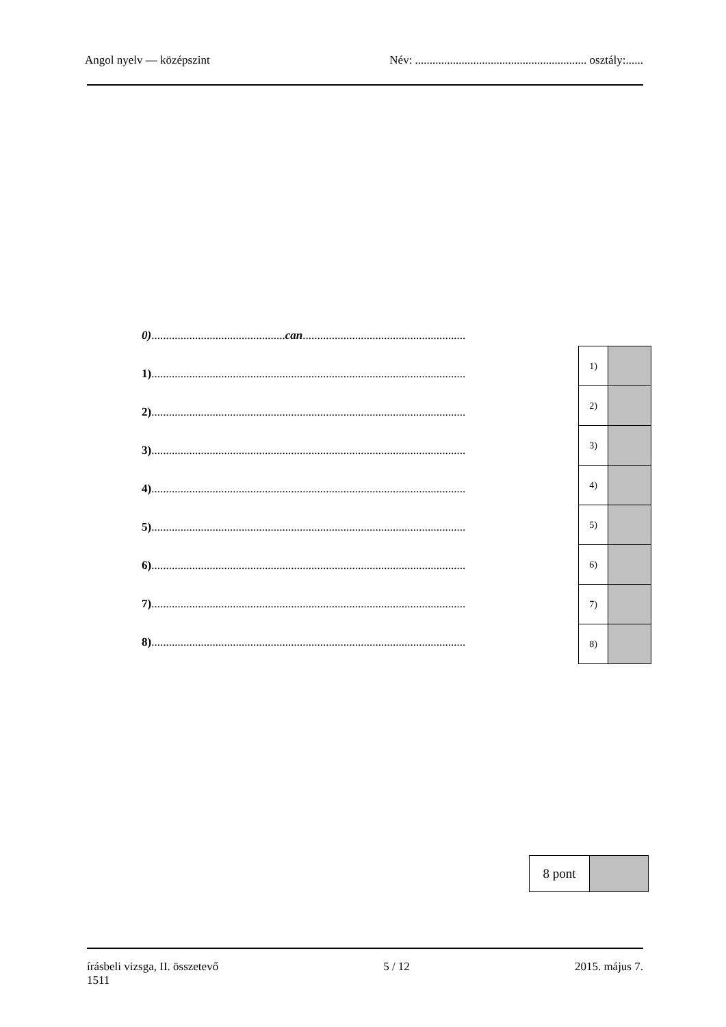Angol nyelv — középszint Név: ........................................................... osztály:......
0)..............................................can........................................................
1)............................................................................................................
2)............................................................................................................
3)............................................................................................................
4)............................................................................................................
5)............................................................................................................
6)............................................................................................................
7)............................................................................................................
8)............................................................................................................
| 1) | |
| 2) | |
| 3) | |
| 4) | |
| 5) | |
| 6) | |
| 7) | |
| 8) | |
| 8 pont | |
írásbeli vizsga, II. összetevő
1511 5 / 12 2015. május 7.